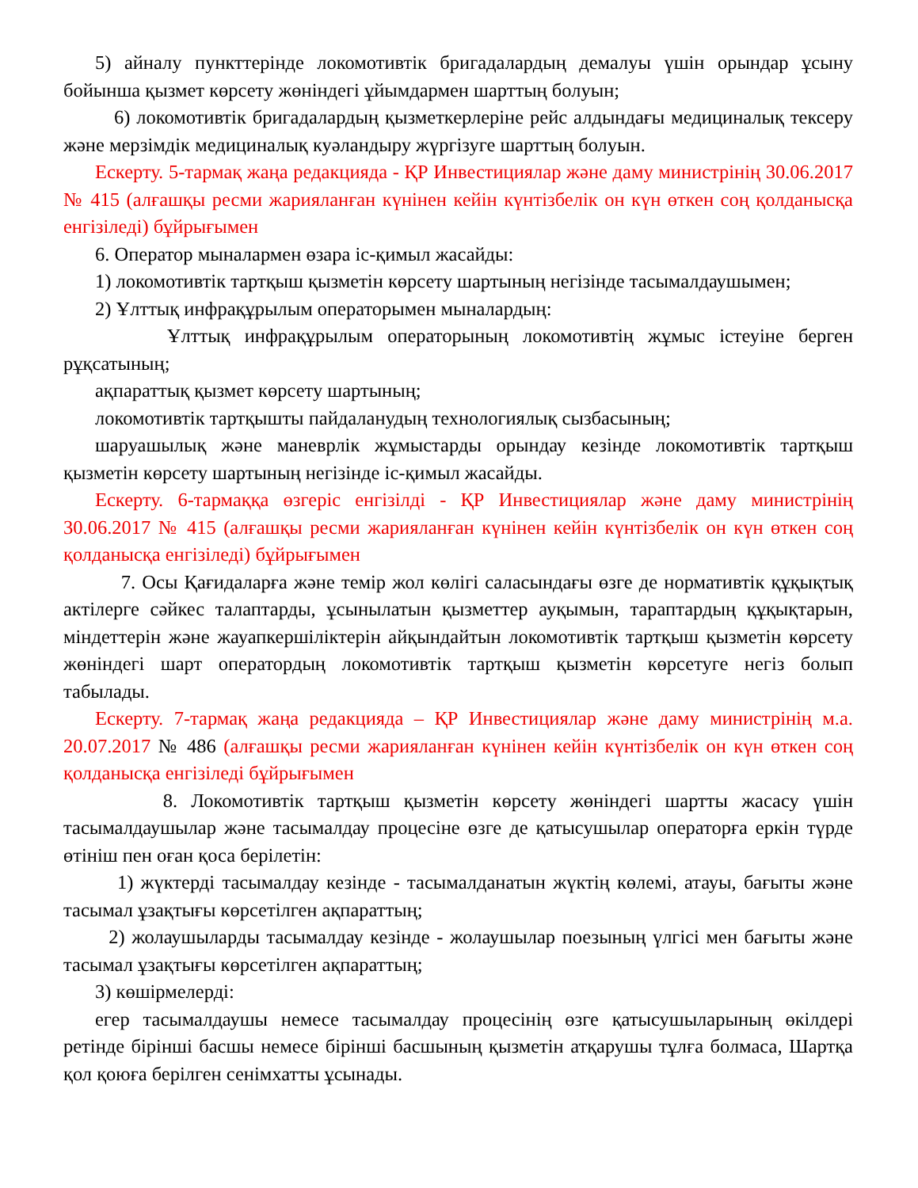5) айналу пункттерінде локомотивтік бригадалардың демалуы үшін орындар ұсыну бойынша қызмет көрсету жөніндегі ұйымдармен шарттың болуын;
6) локомотивтік бригадалардың қызметкерлеріне рейс алдындағы медициналық тексеру және мерзімдік медициналық куәландыру жүргізуге шарттың болуын.
Ескерту. 5-тармақ жаңа редакцияда - ҚР Инвестициялар және даму министрінің 30.06.2017 № 415 (алғашқы ресми жарияланған күнінен кейін күнтізбелік он күн өткен соң қолданысқа енгізіледі) бұйрығымен
6. Оператор мыналармен өзара іс-қимыл жасайды:
1) локомотивтік тартқыш қызметін көрсету шартының негізінде тасымалдаушымен;
2) Ұлттық инфрақұрылым операторымен мыналардың:
Ұлттық инфрақұрылым операторының локомотивтің жұмыс істеуіне берген рұқсатының;
ақпараттық қызмет көрсету шартының;
локомотивтік тартқышты пайдаланудың технологиялық сызбасының;
шаруашылық және маневрлік жұмыстарды орындау кезінде локомотивтік тартқыш қызметін көрсету шартының негізінде іс-қимыл жасайды.
Ескерту. 6-тармаққа өзгеріс енгізілді - ҚР Инвестициялар және даму министрінің 30.06.2017 № 415 (алғашқы ресми жарияланған күнінен кейін күнтізбелік он күн өткен соң қолданысқа енгізіледі) бұйрығымен
7. Осы Қағидаларға және темір жол көлігі саласындағы өзге де нормативтік құқықтық актілерге сәйкес талаптарды, ұсынылатын қызметтер ауқымын, тараптардың құқықтарын, міндеттерін және жауапкершіліктерін айқындайтын локомотивтік тартқыш қызметін көрсету жөніндегі шарт оператордың локомотивтік тартқыш қызметін көрсетуге негіз болып табылады.
Ескерту. 7-тармақ жаңа редакцияда – ҚР Инвестициялар және даму министрінің м.а. 20.07.2017 № 486 (алғашқы ресми жарияланған күнінен кейін күнтізбелік он күн өткен соң қолданысқа енгізіледі бұйрығымен
8. Локомотивтік тартқыш қызметін көрсету жөніндегі шартты жасасу үшін тасымалдаушылар және тасымалдау процесіне өзге де қатысушылар операторға еркін түрде өтініш пен оған қоса берілетін:
1) жүктерді тасымалдау кезінде - тасымалданатын жүктің көлемі, атауы, бағыты және тасымал ұзақтығы көрсетілген ақпараттың;
2) жолаушыларды тасымалдау кезінде - жолаушылар поезының үлгісі мен бағыты және тасымал ұзақтығы көрсетілген ақпараттың;
3) көшірмелерді:
егер тасымалдаушы немесе тасымалдау процесінің өзге қатысушыларының өкілдері ретінде бірінші басшы немесе бірінші басшының қызметін атқарушы тұлға болмаса, Шартқа қол қоюға берілген сенімхатты ұсынады.